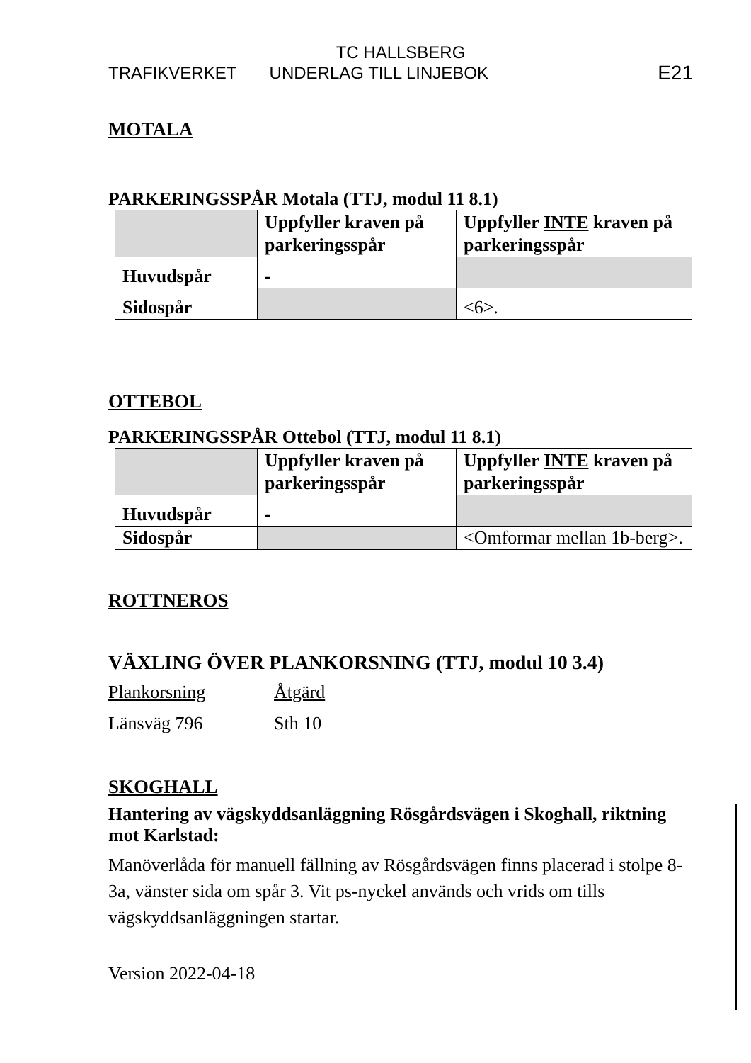TC HALLSBERG
TRAFIKVERKET UNDERLAG TILL LINJEBOK E21
MOTALA
PARKERINGSSPÅR Motala (TTJ, modul 11 8.1)
| | Uppfyller kraven på parkeringsspår | Uppfyller INTE kraven på parkeringsspår |
| Huvudspår | - | |
| Sidospår | | <6>. |
OTTEBOL
PARKERINGSSPÅR Ottebol (TTJ, modul 11 8.1)
| | Uppfyller kraven på parkeringsspår | Uppfyller INTE kraven på parkeringsspår |
| Huvudspår | - | |
| Sidospår | | <Omformar mellan 1b-berg>. |
ROTTNEROS
VÄXLING ÖVER PLANKORSNING (TTJ, modul 10 3.4)
Plankorsning
Länsväg 796
Åtgärd
Sth 10
SKOGHALL
Hantering av vägskyddsanläggning Rösgårdsvägen i Skoghall, riktning mot Karlstad:
Manöverlåda för manuell fällning av Rösgårdsvägen finns placerad i stolpe 8-3a, vänster sida om spår 3. Vit ps-nyckel används och vrids om tills vägskyddsanläggningen startar.
Version 2022-04-18